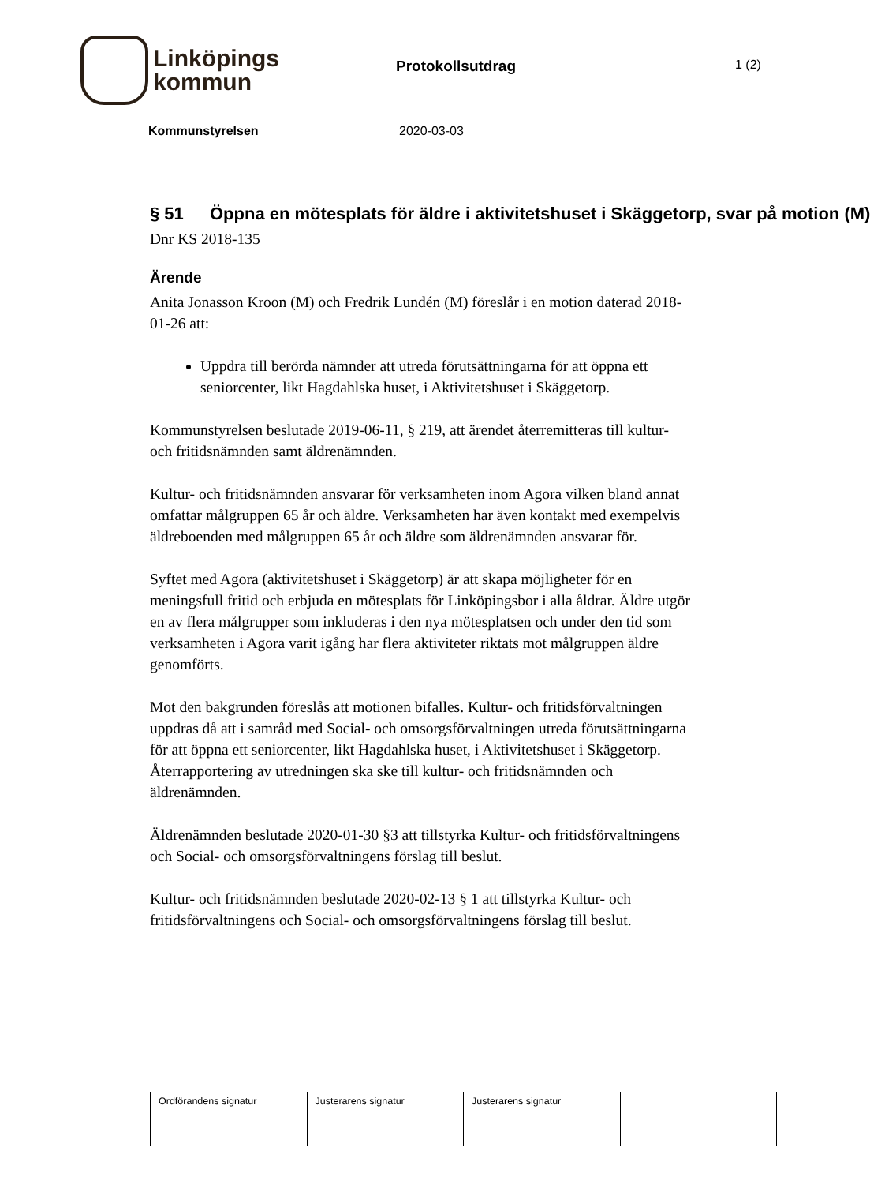Linköpings
kommun
Protokollsutdrag
1 (2)
Kommunstyrelsen 2020-03-03
§ 51 Öppna en mötesplats för äldre i aktivitetshuset i Skäggetorp, svar på motion (M)
Dnr KS 2018-135
Ärende
Anita Jonasson Kroon (M) och Fredrik Lundén (M) föreslår i en motion daterad 2018-01-26 att:
Uppdra till berörda nämnder att utreda förutsättningarna för att öppna ett seniorcenter, likt Hagdahlska huset, i Aktivitetshuset i Skäggetorp.
Kommunstyrelsen beslutade 2019-06-11, § 219, att ärendet återremitteras till kultur- och fritidsnämnden samt äldrenämnden.
Kultur- och fritidsnämnden ansvarar för verksamheten inom Agora vilken bland annat omfattar målgruppen 65 år och äldre. Verksamheten har även kontakt med exempelvis äldreboenden med målgruppen 65 år och äldre som äldrenämnden ansvarar för.
Syftet med Agora (aktivitetshuset i Skäggetorp) är att skapa möjligheter för en meningsfull fritid och erbjuda en mötesplats för Linköpingsbor i alla åldrar. Äldre utgör en av flera målgrupper som inkluderas i den nya mötesplatsen och under den tid som verksamheten i Agora varit igång har flera aktiviteter riktats mot målgruppen äldre genomförts.
Mot den bakgrunden föreslås att motionen bifalles. Kultur- och fritidsförvaltningen uppdras då att i samråd med Social- och omsorgsförvaltningen utreda förutsättningarna för att öppna ett seniorcenter, likt Hagdahlska huset, i Aktivitetshuset i Skäggetorp. Återrapportering av utredningen ska ske till kultur- och fritidsnämnden och äldrenämnden.
Äldrenämnden beslutade 2020-01-30 §3 att tillstyrka Kultur- och fritidsförvaltningens och Social- och omsorgsförvaltningens förslag till beslut.
Kultur- och fritidsnämnden beslutade 2020-02-13 § 1 att tillstyrka Kultur- och fritidsförvaltningens och Social- och omsorgsförvaltningens förslag till beslut.
| Ordförandens signatur | Justerarens signatur | Justerarens signatur | |